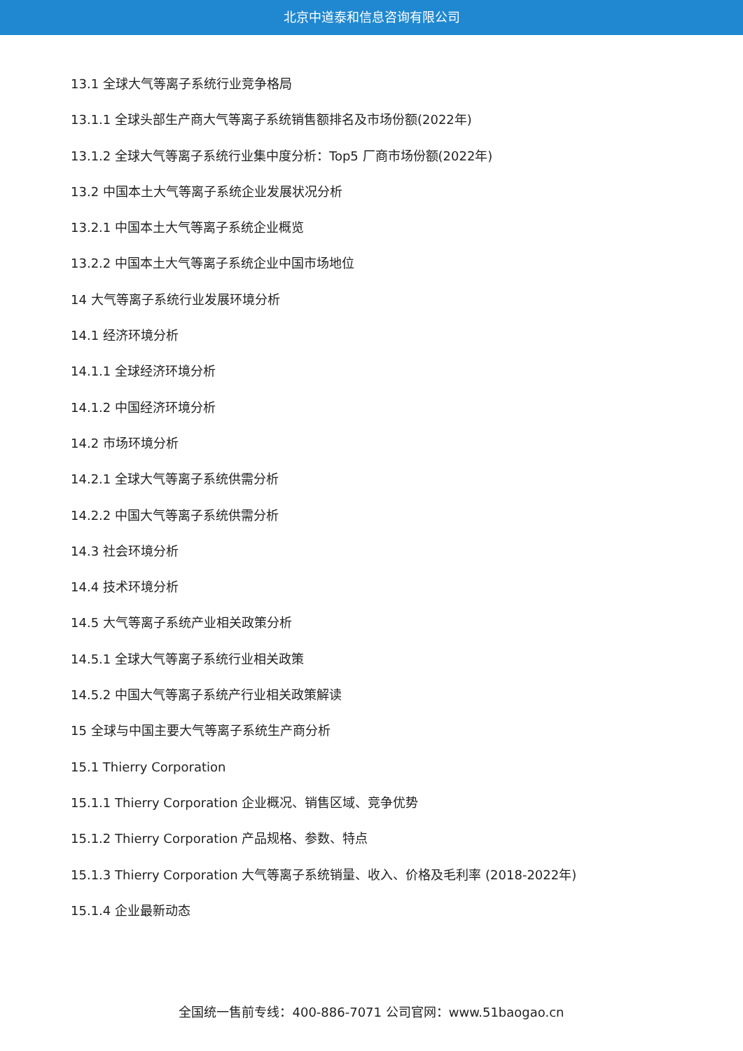北京中道泰和信息咨询有限公司
13.1 全球大气等离子系统行业竞争格局
13.1.1 全球头部生产商大气等离子系统销售额排名及市场份额(2022年)
13.1.2 全球大气等离子系统行业集中度分析：Top5 厂商市场份额(2022年)
13.2 中国本土大气等离子系统企业发展状况分析
13.2.1 中国本土大气等离子系统企业概览
13.2.2 中国本土大气等离子系统企业中国市场地位
14 大气等离子系统行业发展环境分析
14.1 经济环境分析
14.1.1 全球经济环境分析
14.1.2 中国经济环境分析
14.2 市场环境分析
14.2.1 全球大气等离子系统供需分析
14.2.2 中国大气等离子系统供需分析
14.3 社会环境分析
14.4 技术环境分析
14.5 大气等离子系统产业相关政策分析
14.5.1 全球大气等离子系统行业相关政策
14.5.2 中国大气等离子系统产行业相关政策解读
15 全球与中国主要大气等离子系统生产商分析
15.1 Thierry Corporation
15.1.1 Thierry Corporation 企业概况、销售区域、竞争优势
15.1.2 Thierry Corporation 产品规格、参数、特点
15.1.3 Thierry Corporation 大气等离子系统销量、收入、价格及毛利率 (2018-2022年)
15.1.4 企业最新动态
全国统一售前专线：400-886-7071 公司官网：www.51baogao.cn